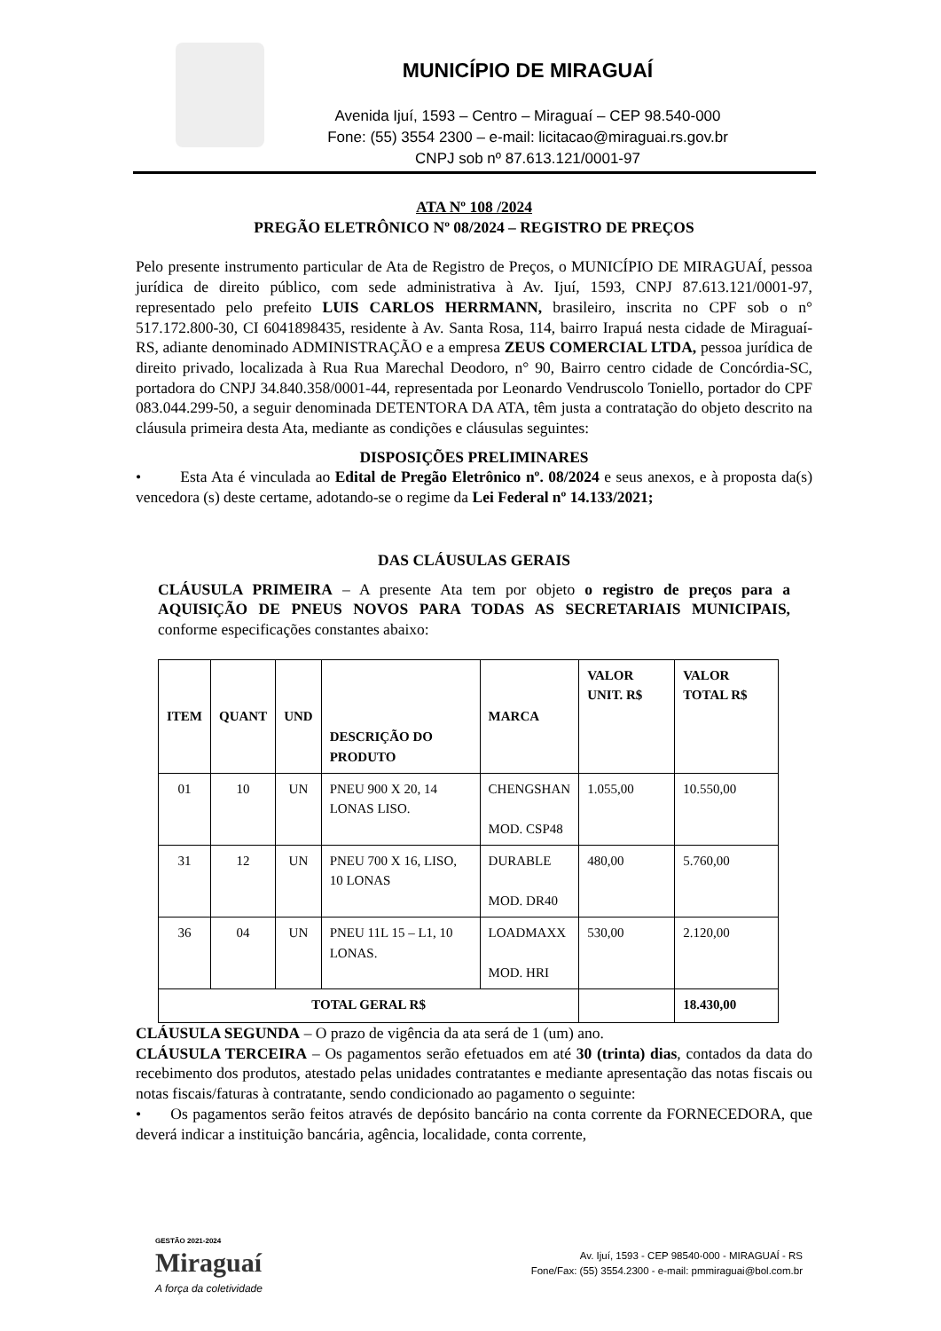MUNICÍPIO DE MIRAGUAÍ
Avenida Ijuí, 1593 – Centro – Miraguaí – CEP 98.540-000
Fone: (55) 3554 2300 – e-mail: licitacao@miraguai.rs.gov.br
CNPJ sob nº 87.613.121/0001-97
ATA Nº 108 /2024
PREGÃO ELETRÔNICO Nº 08/2024 – REGISTRO DE PREÇOS
Pelo presente instrumento particular de Ata de Registro de Preços, o MUNICÍPIO DE MIRAGUAÍ, pessoa jurídica de direito público, com sede administrativa à Av. Ijuí, 1593, CNPJ 87.613.121/0001-97, representado pelo prefeito LUIS CARLOS HERRMANN, brasileiro, inscrita no CPF sob o n° 517.172.800-30, CI 6041898435, residente à Av. Santa Rosa, 114, bairro Irapuá nesta cidade de Miraguaí-RS, adiante denominado ADMINISTRAÇÃO e a empresa ZEUS COMERCIAL LTDA, pessoa jurídica de direito privado, localizada à Rua Rua Marechal Deodoro, n° 90, Bairro centro cidade de Concórdia-SC, portadora do CNPJ 34.840.358/0001-44, representada por Leonardo Vendruscolo Toniello, portador do CPF 083.044.299-50, a seguir denominada DETENTORA DA ATA, têm justa a contratação do objeto descrito na cláusula primeira desta Ata, mediante as condições e cláusulas seguintes:
DISPOSIÇÕES PRELIMINARES
• Esta Ata é vinculada ao Edital de Pregão Eletrônico nº. 08/2024 e seus anexos, e à proposta da(s) vencedora (s) deste certame, adotando-se o regime da Lei Federal nº 14.133/2021;
DAS CLÁUSULAS GERAIS
CLÁUSULA PRIMEIRA – A presente Ata tem por objeto o registro de preços para a AQUISIÇÃO DE PNEUS NOVOS PARA TODAS AS SECRETARIAIS MUNICIPAIS, conforme especificações constantes abaixo:
| ITEM | QUANT | UND | DESCRIÇÃO DO PRODUTO | MARCA | VALOR UNIT. R$ | VALOR TOTAL R$ |
| --- | --- | --- | --- | --- | --- | --- |
| 01 | 10 | UN | PNEU 900 X 20, 14 LONAS LISO. | CHENGSHAN MOD. CSP48 | 1.055,00 | 10.550,00 |
| 31 | 12 | UN | PNEU 700 X 16, LISO, 10 LONAS | DURABLE MOD. DR40 | 480,00 | 5.760,00 |
| 36 | 04 | UN | PNEU 11L 15 – L1, 10 LONAS. | LOADMAXX MOD. HRI | 530,00 | 2.120,00 |
| TOTAL GERAL R$ | | | | | | 18.430,00 |
CLÁUSULA SEGUNDA – O prazo de vigência da ata será de 1 (um) ano.
CLÁUSULA TERCEIRA – Os pagamentos serão efetuados em até 30 (trinta) dias, contados da data do recebimento dos produtos, atestado pelas unidades contratantes e mediante apresentação das notas fiscais ou notas fiscais/faturas à contratante, sendo condicionado ao pagamento o seguinte:
• Os pagamentos serão feitos através de depósito bancário na conta corrente da FORNECEDORA, que deverá indicar a instituição bancária, agência, localidade, conta corrente,
GESTÃO 2021-2024
Miraguaí
A força da coletividade
Av. Ijuí, 1593 - CEP 98540-000 - MIRAGUAÍ - RS
Fone/Fax: (55) 3554.2300 - e-mail: pmmiraguai@bol.com.br